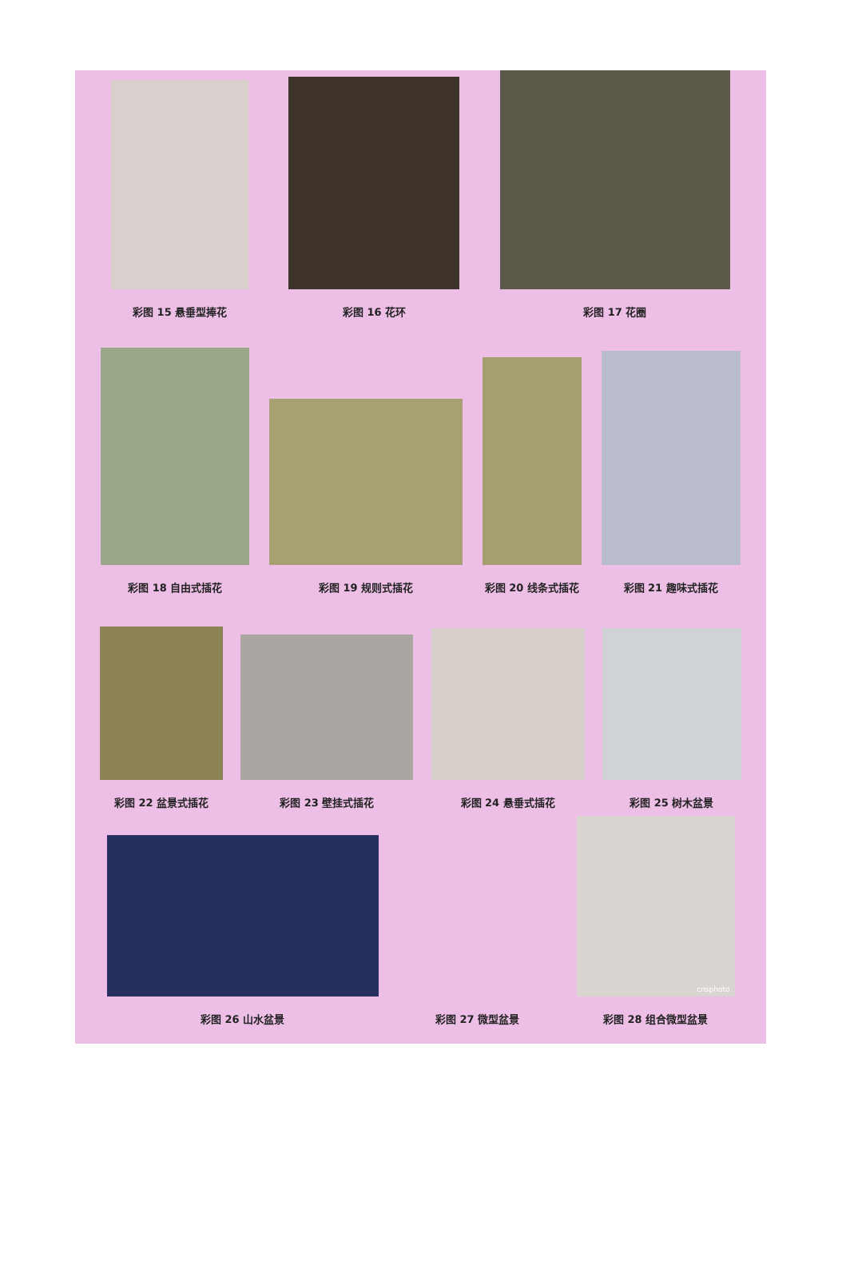彩图 15 悬垂型捧花
彩图 16 花环
彩图 17 花圈
彩图 18 自由式插花
彩图 19 规则式插花
彩图 20 线条式插花
彩图 21 趣味式插花
彩图 22 盆景式插花
彩图 23 壁挂式插花
彩图 24 悬垂式插花
彩图 25 树木盆景
彩图 26 山水盆景
彩图 27 微型盆景
cnsphoto
彩图 28 组合微型盆景